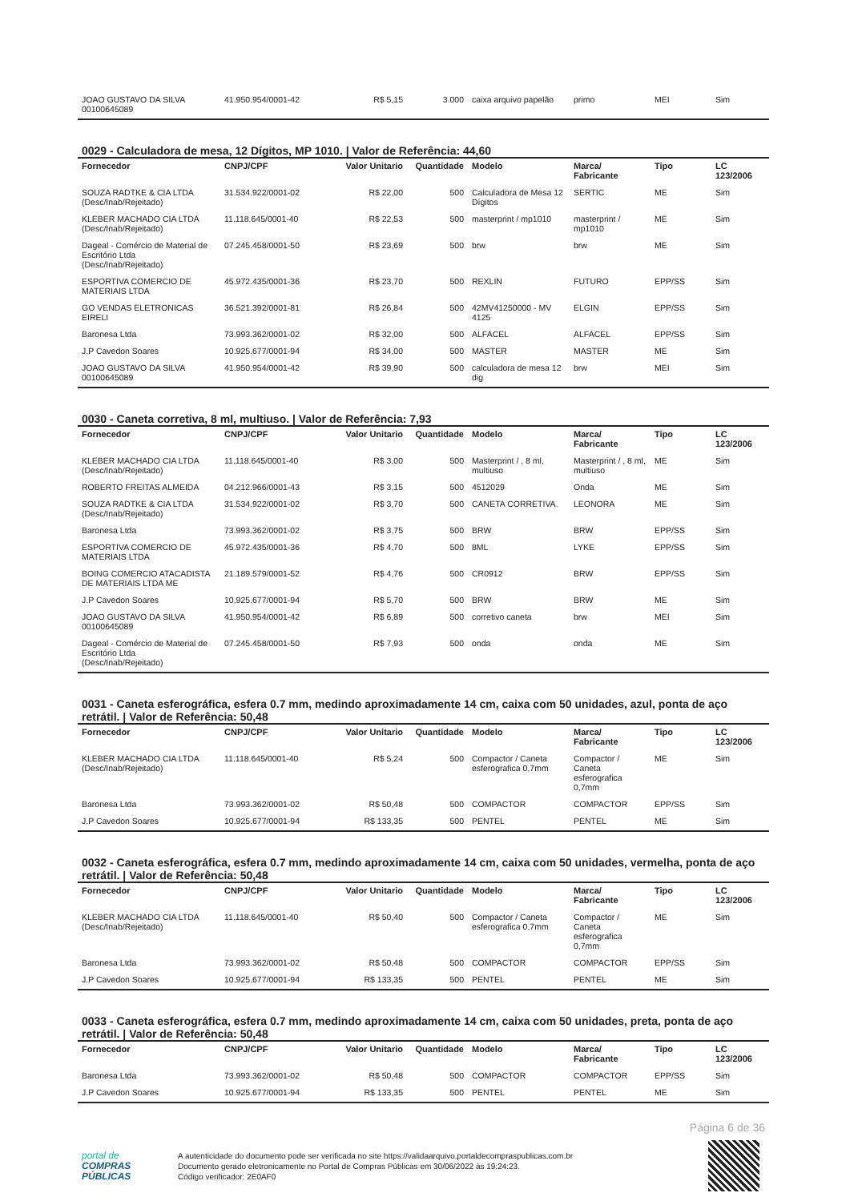| JOAO GUSTAVO DA SILVA 00100645089 | 41.950.954/0001-42 | R$ 5,15 | 3.000 | caixa arquivo papelão | primo | MEI | Sim |
0029 - Calculadora de mesa, 12 Dígitos, MP 1010. | Valor de Referência: 44,60
| Fornecedor | CNPJ/CPF | Valor Unitario | Quantidade | Modelo | Marca/ Fabricante | Tipo | LC 123/2006 |
| --- | --- | --- | --- | --- | --- | --- | --- |
| SOUZA RADTKE & CIA LTDA (Desc/Inab/Rejeitado) | 31.534.922/0001-02 | R$ 22,00 | 500 | Calculadora de Mesa 12 Dígitos | SERTIC | ME | Sim |
| KLEBER MACHADO CIA LTDA (Desc/Inab/Rejeitado) | 11.118.645/0001-40 | R$ 22,53 | 500 | masterprint / mp1010 | masterprint / mp1010 | ME | Sim |
| Dageal - Comércio de Material de Escritório Ltda (Desc/Inab/Rejeitado) | 07.245.458/0001-50 | R$ 23,69 | 500 | brw | brw | ME | Sim |
| ESPORTIVA COMERCIO DE MATERIAIS LTDA | 45.972.435/0001-36 | R$ 23,70 | 500 | REXLIN | FUTURO | EPP/SS | Sim |
| GO VENDAS ELETRONICAS EIRELI | 36.521.392/0001-81 | R$ 26,84 | 500 | 42MV41250000 - MV 4125 | ELGIN | EPP/SS | Sim |
| Baronesa Ltda | 73.993.362/0001-02 | R$ 32,00 | 500 | ALFACEL | ALFACEL | EPP/SS | Sim |
| J.P Cavedon Soares | 10.925.677/0001-94 | R$ 34,00 | 500 | MASTER | MASTER | ME | Sim |
| JOAO GUSTAVO DA SILVA 00100645089 | 41.950.954/0001-42 | R$ 39,90 | 500 | calculadora de mesa 12 dig | brw | MEI | Sim |
0030 - Caneta corretiva, 8 ml, multiuso. | Valor de Referência: 7,93
| Fornecedor | CNPJ/CPF | Valor Unitario | Quantidade | Modelo | Marca/ Fabricante | Tipo | LC 123/2006 |
| --- | --- | --- | --- | --- | --- | --- | --- |
| KLEBER MACHADO CIA LTDA (Desc/Inab/Rejeitado) | 11.118.645/0001-40 | R$ 3,00 | 500 | Masterprint / , 8 ml, multiuso | Masterprint / , 8 ml, multiuso | ME | Sim |
| ROBERTO FREITAS ALMEIDA | 04.212.966/0001-43 | R$ 3,15 | 500 | 4512029 | Onda | ME | Sim |
| SOUZA RADTKE & CIA LTDA (Desc/Inab/Rejeitado) | 31.534.922/0001-02 | R$ 3,70 | 500 | CANETA CORRETIVA. | LEONORA | ME | Sim |
| Baronesa Ltda | 73.993.362/0001-02 | R$ 3,75 | 500 | BRW | BRW | EPP/SS | Sim |
| ESPORTIVA COMERCIO DE MATERIAIS LTDA | 45.972.435/0001-36 | R$ 4,70 | 500 | 8ML | LYKE | EPP/SS | Sim |
| BOING COMERCIO ATACADISTA DE MATERIAIS LTDA ME | 21.189.579/0001-52 | R$ 4,76 | 500 | CR0912 | BRW | EPP/SS | Sim |
| J.P Cavedon Soares | 10.925.677/0001-94 | R$ 5,70 | 500 | BRW | BRW | ME | Sim |
| JOAO GUSTAVO DA SILVA 00100645089 | 41.950.954/0001-42 | R$ 6,89 | 500 | corretivo caneta | brw | MEI | Sim |
| Dageal - Comércio de Material de Escritório Ltda (Desc/Inab/Rejeitado) | 07.245.458/0001-50 | R$ 7,93 | 500 | onda | onda | ME | Sim |
0031 - Caneta esferográfica, esfera 0.7 mm, medindo aproximadamente 14 cm, caixa com 50 unidades, azul, ponta de aço retrátil. | Valor de Referência: 50,48
| Fornecedor | CNPJ/CPF | Valor Unitario | Quantidade | Modelo | Marca/ Fabricante | Tipo | LC 123/2006 |
| --- | --- | --- | --- | --- | --- | --- | --- |
| KLEBER MACHADO CIA LTDA (Desc/Inab/Rejeitado) | 11.118.645/0001-40 | R$ 5,24 | 500 | Compactor / Caneta esferografica 0,7mm | Compactor / Caneta esferografica 0,7mm | ME | Sim |
| Baronesa Ltda | 73.993.362/0001-02 | R$ 50,48 | 500 | COMPACTOR | COMPACTOR | EPP/SS | Sim |
| J.P Cavedon Soares | 10.925.677/0001-94 | R$ 133,35 | 500 | PENTEL | PENTEL | ME | Sim |
0032 - Caneta esferográfica, esfera 0.7 mm, medindo aproximadamente 14 cm, caixa com 50 unidades, vermelha, ponta de aço retrátil. | Valor de Referência: 50,48
| Fornecedor | CNPJ/CPF | Valor Unitario | Quantidade | Modelo | Marca/ Fabricante | Tipo | LC 123/2006 |
| --- | --- | --- | --- | --- | --- | --- | --- |
| KLEBER MACHADO CIA LTDA (Desc/Inab/Rejeitado) | 11.118.645/0001-40 | R$ 50,40 | 500 | Compactor / Caneta esferografica 0,7mm | Compactor / Caneta esferografica 0,7mm | ME | Sim |
| Baronesa Ltda | 73.993.362/0001-02 | R$ 50,48 | 500 | COMPACTOR | COMPACTOR | EPP/SS | Sim |
| J.P Cavedon Soares | 10.925.677/0001-94 | R$ 133,35 | 500 | PENTEL | PENTEL | ME | Sim |
0033 - Caneta esferográfica, esfera 0.7 mm, medindo aproximadamente 14 cm, caixa com 50 unidades, preta, ponta de aço retrátil. | Valor de Referência: 50,48
| Fornecedor | CNPJ/CPF | Valor Unitario | Quantidade | Modelo | Marca/ Fabricante | Tipo | LC 123/2006 |
| --- | --- | --- | --- | --- | --- | --- | --- |
| Baronesa Ltda | 73.993.362/0001-02 | R$ 50,48 | 500 | COMPACTOR | COMPACTOR | EPP/SS | Sim |
| J.P Cavedon Soares | 10.925.677/0001-94 | R$ 133,35 | 500 | PENTEL | PENTEL | ME | Sim |
Página 6 de 36
portal de
COMPRAS
PÚBLICAS
A autenticidade do documento pode ser verificada no site https://validaarquivo.portaldecompraspublicas.com.br
Documento gerado eletronicamente no Portal de Compras Públicas em 30/06/2022 às 19:24:23.
Código verificador: 2E0AF0